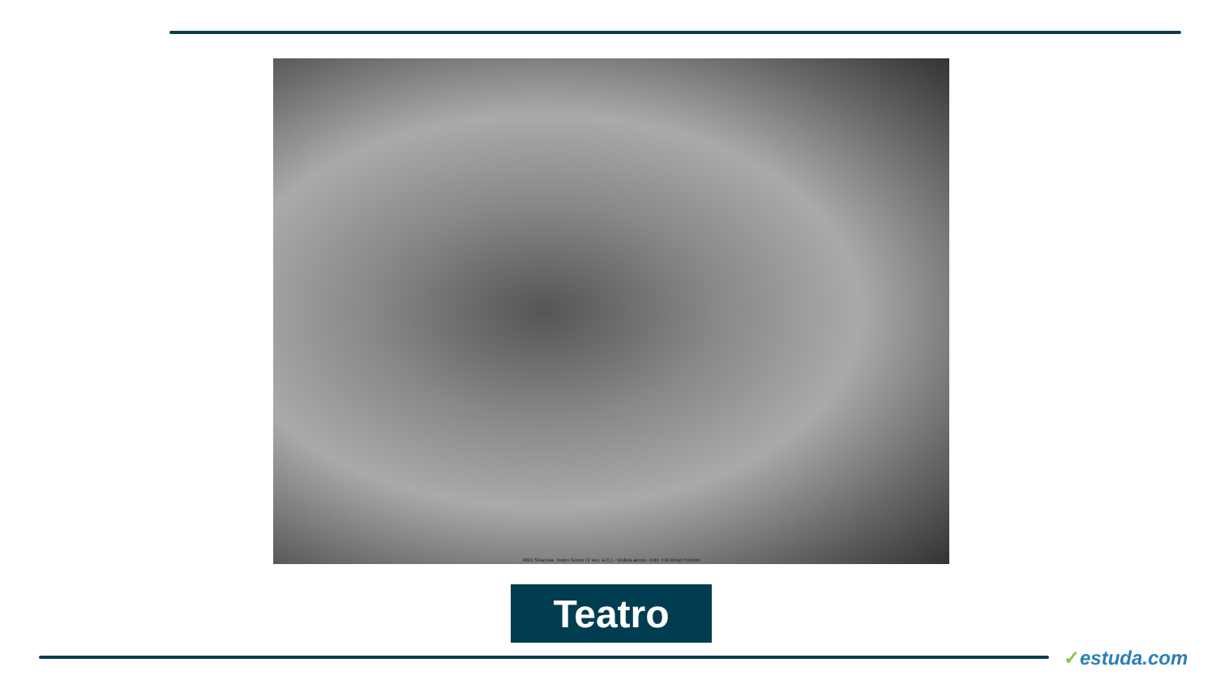4891 Siracusa, Teatro Greco (V sec. a.C.) - Veduta aerea - Edit. F.lli Alinari Firenze
Teatro
✓estuda.com